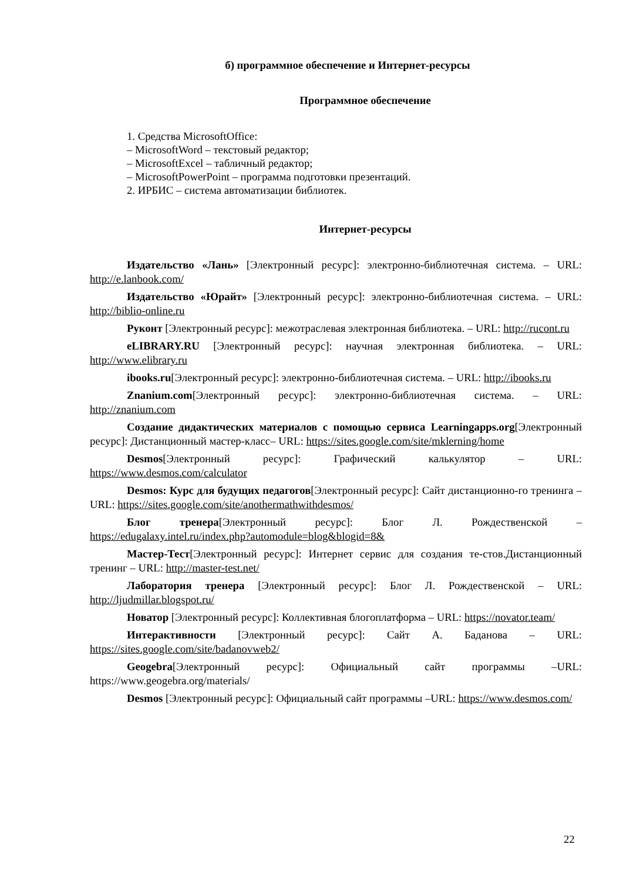б) программное обеспечение и Интернет-ресурсы
Программное обеспечение
1. Средства MicrosoftOffice:
– MicrosoftWord – текстовый редактор;
– MicrosoftExcel – табличный редактор;
– MicrosoftPowerPoint – программа подготовки презентаций.
2. ИРБИС – система автоматизации библиотек.
Интернет-ресурсы
Издательство «Лань» [Электронный ресурс]: электронно-библиотечная система. – URL: http://e.lanbook.com/
Издательство «Юрайт» [Электронный ресурс]: электронно-библиотечная система. – URL: http://biblio-online.ru
Руконт [Электронный ресурс]: межотраслевая электронная библиотека. – URL: http://rucont.ru
eLIBRARY.RU [Электронный ресурс]: научная электронная библиотека. – URL: http://www.elibrary.ru
ibooks.ru[Электронный ресурс]: электронно-библиотечная система. – URL: http://ibooks.ru
Znanium.com[Электронный ресурс]: электронно-библиотечная система. – URL: http://znanium.com
Создание дидактических материалов с помощью сервиса Learningapps.org[Электронный ресурс]: Дистанционный мастер-класс– URL: https://sites.google.com/site/mklerning/home
Desmos[Электронный ресурс]: Графический калькулятор – URL: https://www.desmos.com/calculator
Desmos: Курс для будущих педагогов[Электронный ресурс]: Сайт дистанционно-го тренинга – URL: https://sites.google.com/site/anothermathwithdesmos/
Блог тренера[Электронный ресурс]: Блог Л. Рождественской – https://edugalaxy.intel.ru/index.php?automodule=blog&blogid=8&
Мастер-Тест[Электронный ресурс]: Интернет сервис для создания те-стов.Дистанционный тренинг – URL: http://master-test.net/
Лаборатория тренера [Электронный ресурс]: Блог Л. Рождественской – URL: http://ljudmillar.blogspot.ru/
Новатор [Электронный ресурс]: Коллективная блогоплатформа – URL: https://novator.team/
Интерактивности [Электронный ресурс]: Сайт А. Баданова – URL: https://sites.google.com/site/badanovweb2/
Geogebra[Электронный ресурс]: Официальный сайт программы –URL: https://www.geogebra.org/materials/
Desmos [Электронный ресурс]: Официальный сайт программы –URL: https://www.desmos.com/
22